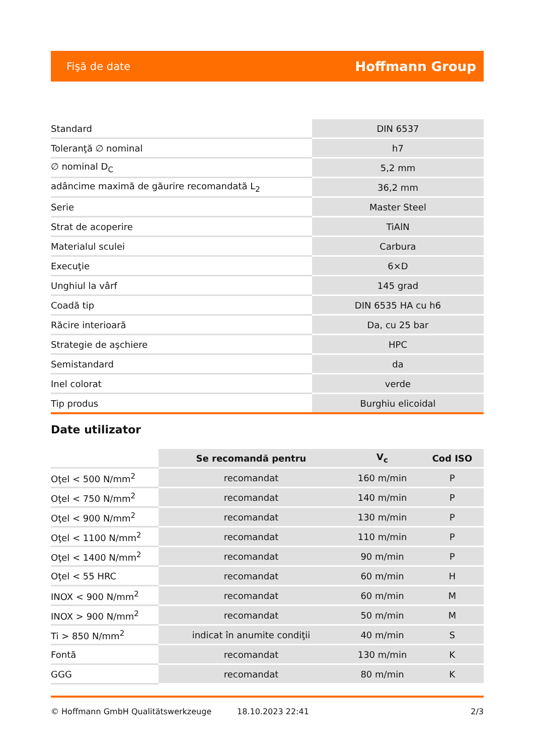Fişă de date Hoffmann Group
| Standard | DIN 6537 |
| Toleranţă ∅ nominal | h7 |
| ∅ nominal D<sub>C</sub> | 5,2 mm |
| adâncime maximă de găurire recomandată L<sub>2</sub> | 36,2 mm |
| Serie | Master Steel |
| Strat de acoperire | TiAlN |
| Materialul sculei | Carbura |
| Execuţie | 6×D |
| Unghiul la vârf | 145 grad |
| Coadă tip | DIN 6535 HA cu h6 |
| Răcire interioară | Da, cu 25 bar |
| Strategie de aşchiere | HPC |
| Semistandard | da |
| Inel colorat | verde |
| Tip produs | Burghiu elicoidal |
Date utilizator
| | Se recomandă pentru | V<sub>c</sub> | Cod ISO |
| --- | --- | --- | --- |
| Oţel < 500 N/mm<sup>2</sup> | recomandat | 160 m/min | P |
| Oţel < 750 N/mm<sup>2</sup> | recomandat | 140 m/min | P |
| Oţel < 900 N/mm<sup>2</sup> | recomandat | 130 m/min | P |
| Oţel < 1100 N/mm<sup>2</sup> | recomandat | 110 m/min | P |
| Oţel < 1400 N/mm<sup>2</sup> | recomandat | 90 m/min | P |
| Oţel < 55 HRC | recomandat | 60 m/min | H |
| INOX < 900 N/mm<sup>2</sup> | recomandat | 60 m/min | M |
| INOX > 900 N/mm<sup>2</sup> | recomandat | 50 m/min | M |
| Ti > 850 N/mm<sup>2</sup> | indicat în anumite condiţii | 40 m/min | S |
| Fontă | recomandat | 130 m/min | K |
| GGG | recomandat | 80 m/min | K |
© Hoffmann GmbH Qualitätswerkzeuge 18.10.2023 22:41 2/3